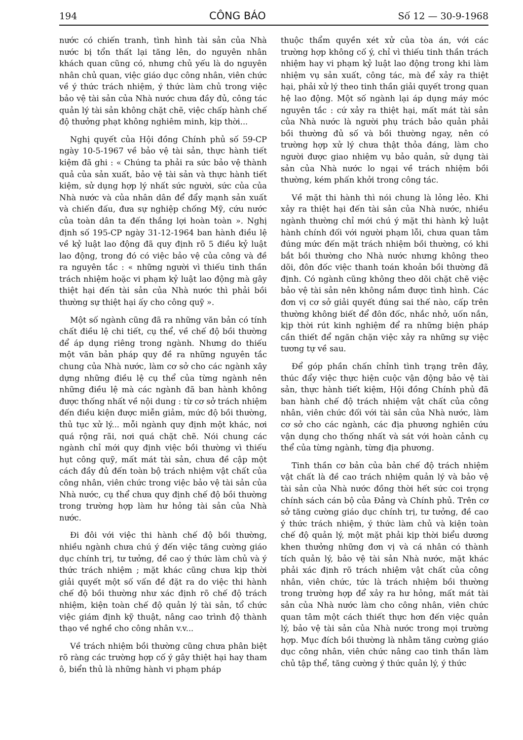194 CÔNG BÁO Số 12 — 30-9-1968
nước có chiến tranh, tình hình tài sản của Nhà nước bị tổn thất lại tăng lên, do nguyên nhân khách quan cũng có, nhưng chủ yếu là do nguyên nhân chủ quan, việc giáo dục công nhân, viên chức về ý thức trách nhiệm, ý thức làm chủ trong việc bảo vệ tài sản của Nhà nước chưa đầy đủ, công tác quản lý tài sản không chặt chẽ, việc chấp hành chế độ thưởng phạt không nghiêm minh, kịp thời...
Nghị quyết của Hội đồng Chính phủ số 59-CP ngày 10-5-1967 về bảo vệ tài sản, thực hành tiết kiệm đã ghi : « Chúng ta phải ra sức bảo vệ thành quả của sản xuất, bảo vệ tài sản và thực hành tiết kiệm, sử dụng hợp lý nhất sức người, sức của của Nhà nước và của nhân dân để đẩy mạnh sản xuất và chiến đấu, đưa sự nghiệp chống Mỹ, cứu nước của toàn dân ta đến thắng lợi hoàn toàn ». Nghị định số 195-CP ngày 31-12-1964 ban hành điều lệ về kỷ luật lao động đã quy định rõ 5 điều kỷ luật lao động, trong đó có việc bảo vệ của công và đề ra nguyên tắc : « những người vì thiếu tinh thần trách nhiệm hoặc vi phạm kỷ luật lao động mà gây thiệt hại đến tài sản của Nhà nước thì phải bồi thường sự thiệt hại ấy cho công quỹ ».
Một số ngành cũng đã ra những văn bản có tính chất điều lệ chi tiết, cụ thể, về chế độ bồi thường để áp dụng riêng trong ngành. Nhưng do thiếu một văn bản pháp quy đề ra những nguyên tắc chung của Nhà nước, làm cơ sở cho các ngành xây dựng những điều lệ cụ thể của từng ngành nên những điều lệ mà các ngành đã ban hành không được thống nhất về nội dung : từ cơ sở trách nhiệm đến điều kiện được miễn giảm, mức độ bồi thường, thủ tục xử lý... mỗi ngành quy định một khác, nơi quá rộng rãi, nơi quá chặt chẽ. Nói chung các ngành chỉ mới quy định việc bồi thường vì thiếu hụt công quỹ, mất mát tài sản, chưa đề cập một cách đầy đủ đến toàn bộ trách nhiệm vật chất của công nhân, viên chức trong việc bảo vệ tài sản của Nhà nước, cụ thể chưa quy định chế độ bồi thường trong trường hợp làm hư hỏng tài sản của Nhà nước.
Đi đôi với việc thi hành chế độ bồi thường, nhiều ngành chưa chú ý đến việc tăng cường giáo dục chính trị, tư tưởng, đề cao ý thức làm chủ và ý thức trách nhiệm ; mặt khác cũng chưa kịp thời giải quyết một số vấn đề đặt ra do việc thi hành chế độ bồi thường như xác định rõ chế độ trách nhiệm, kiện toàn chế độ quản lý tài sản, tổ chức việc giám định kỹ thuật, nâng cao trình độ thành thạo về nghề cho công nhân v.v...
Về trách nhiệm bồi thường cũng chưa phân biệt rõ ràng các trường hợp cố ý gây thiệt hại hay tham ô, biển thủ là những hành vi phạm pháp
thuộc thẩm quyền xét xử của tòa án, với các trường hợp không cố ý, chỉ vì thiếu tinh thần trách nhiệm hay vi phạm kỷ luật lao động trong khi làm nhiệm vụ sản xuất, công tác, mà để xảy ra thiệt hại, phải xử lý theo tinh thần giải quyết trong quan hệ lao động. Một số ngành lại áp dụng máy móc nguyên tắc : cứ xảy ra thiệt hại, mất mát tài sản của Nhà nước là người phụ trách bảo quản phải bồi thường đủ số và bồi thường ngay, nên có trường hợp xử lý chưa thật thỏa đáng, làm cho người được giao nhiệm vụ bảo quản, sử dụng tài sản của Nhà nước lo ngại về trách nhiệm bồi thường, kém phấn khởi trong công tác.
Về mặt thi hành thì nói chung là lỏng lẻo. Khi xảy ra thiệt hại đến tài sản của Nhà nước, nhiều ngành thường chỉ mới chú ý mặt thi hành kỷ luật hành chính đối với người phạm lỗi, chưa quan tâm đúng mức đến mặt trách nhiệm bồi thường, có khi bắt bồi thường cho Nhà nước nhưng không theo dõi, đôn đốc việc thanh toán khoản bồi thường đã định. Có ngành cũng không theo dõi chặt chẽ việc bảo vệ tài sản nên không nắm được tình hình. Các đơn vị cơ sở giải quyết đúng sai thế nào, cấp trên thường không biết để đôn đốc, nhắc nhở, uốn nắn, kịp thời rút kinh nghiệm để ra những biện pháp cần thiết để ngăn chặn việc xảy ra những sự việc tương tự về sau.
Để góp phần chấn chỉnh tình trạng trên đây, thúc đẩy việc thực hiện cuộc vận động bảo vệ tài sản, thực hành tiết kiệm, Hội đồng Chính phủ đã ban hành chế độ trách nhiệm vật chất của công nhân, viên chức đối với tài sản của Nhà nước, làm cơ sở cho các ngành, các địa phương nghiên cứu vận dụng cho thống nhất và sát với hoàn cảnh cụ thể của từng ngành, từng địa phương.
Tinh thần cơ bản của bản chế độ trách nhiệm vật chất là đề cao trách nhiệm quản lý và bảo vệ tài sản của Nhà nước đồng thời hết sức coi trọng chính sách cán bộ của Đảng và Chính phủ. Trên cơ sở tăng cường giáo dục chính trị, tư tưởng, đề cao ý thức trách nhiệm, ý thức làm chủ và kiện toàn chế độ quản lý, một mặt phải kịp thời biểu dương khen thưởng những đơn vị và cá nhân có thành tích quản lý, bảo vệ tài sản Nhà nước, mặt khác phải xác định rõ trách nhiệm vật chất của công nhân, viên chức, tức là trách nhiệm bồi thường trong trường hợp để xảy ra hư hỏng, mất mát tài sản của Nhà nước làm cho công nhân, viên chức quan tâm một cách thiết thực hơn đến việc quản lý, bảo vệ tài sản của Nhà nước trong mọi trường hợp. Mục đích bồi thường là nhằm tăng cường giáo dục công nhân, viên chức nâng cao tinh thần làm chủ tập thể, tăng cường ý thức quản lý, ý thức